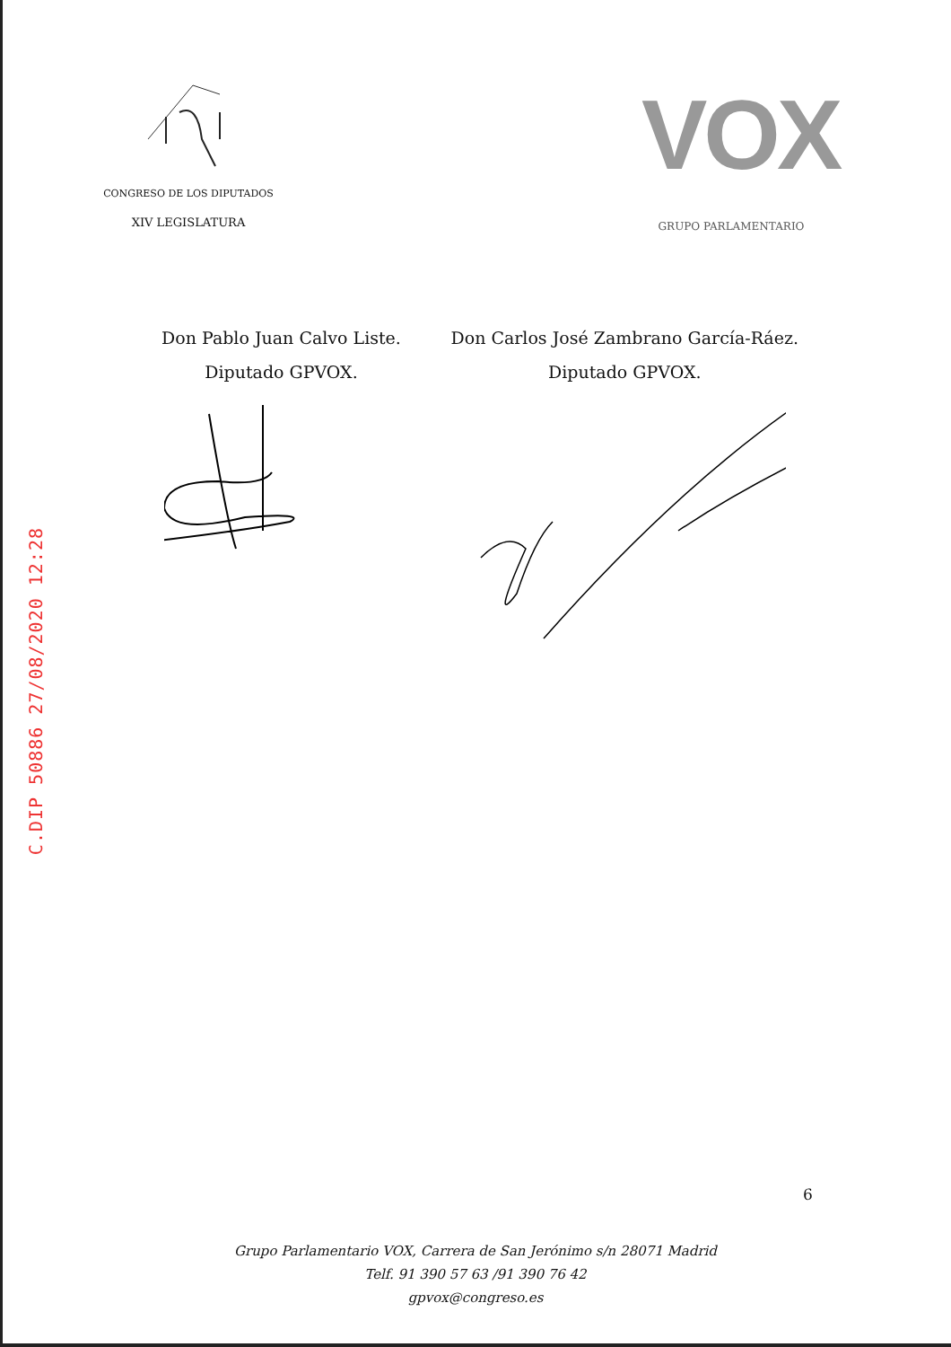CONGRESO DE LOS DIPUTADOS
XIV LEGISLATURA
VOX
GRUPO PARLAMENTARIO
Don Pablo Juan Calvo Liste.
Diputado GPVOX.
Don Carlos José Zambrano García-Ráez.
Diputado GPVOX.
C.DIP 50886 27/08/2020 12:28
6
Grupo Parlamentario VOX, Carrera de San Jerónimo s/n 28071 Madrid
Telf. 91 390 57 63 /91 390 76 42
gpvox@congreso.es